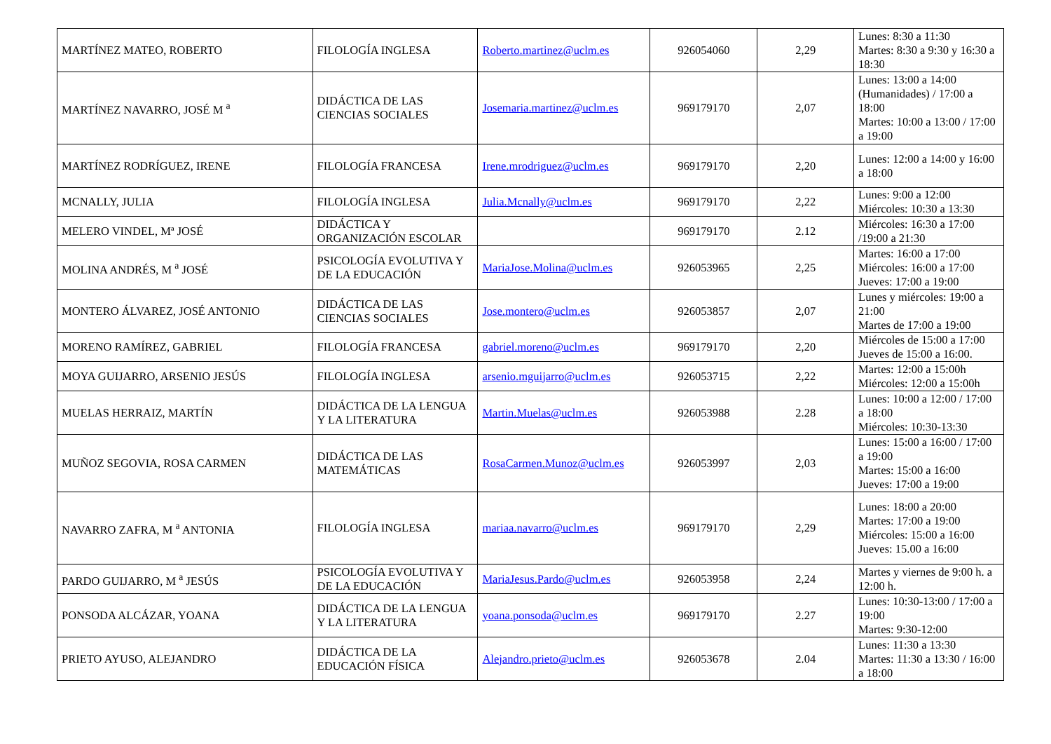| MARTÍNEZ MATEO, ROBERTO | FILOLOGÍA INGLESA | Roberto.martinez@uclm.es | 926054060 | 2,29 | Lunes: 8:30 a 11:30 Martes: 8:30 a 9:30 y 16:30 a 18:30 |
| MARTÍNEZ NAVARRO, JOSÉ M <sup>a</sup> | DIDÁCTICA DE LAS CIENCIAS SOCIALES | Josemaria.martinez@uclm.es | 969179170 | 2,07 | Lunes: 13:00 a 14:00 (Humanidades) / 17:00 a 18:00 Martes: 10:00 a 13:00 / 17:00 a 19:00 |
| MARTÍNEZ RODRÍGUEZ, IRENE | FILOLOGÍA FRANCESA | Irene.mrodriguez@uclm.es | 969179170 | 2,20 | Lunes: 12:00 a 14:00 y 16:00 a 18:00 |
| MCNALLY, JULIA | FILOLOGÍA INGLESA | Julia.Mcnally@uclm.es | 969179170 | 2,22 | Lunes: 9:00 a 12:00 Miércoles: 10:30 a 13:30 |
| MELERO VINDEL, Mª JOSÉ | DIDÁCTICA Y ORGANIZACIÓN ESCOLAR | | 969179170 | 2.12 | Miércoles: 16:30 a 17:00 /19:00 a 21:30 |
| MOLINA ANDRÉS, M <sup>a</sup> JOSÉ | PSICOLOGÍA EVOLUTIVA Y DE LA EDUCACIÓN | MariaJose.Molina@uclm.es | 926053965 | 2,25 | Martes: 16:00 a 17:00 Miércoles: 16:00 a 17:00 Jueves: 17:00 a 19:00 |
| MONTERO ÁLVAREZ, JOSÉ ANTONIO | DIDÁCTICA DE LAS CIENCIAS SOCIALES | Jose.montero@uclm.es | 926053857 | 2,07 | Lunes y miércoles: 19:00 a 21:00 Martes de 17:00 a 19:00 |
| MORENO RAMÍREZ, GABRIEL | FILOLOGÍA FRANCESA | gabriel.moreno@uclm.es | 969179170 | 2,20 | Miércoles de 15:00 a 17:00 Jueves de 15:00 a 16:00. |
| MOYA GUIJARRO, ARSENIO JESÚS | FILOLOGÍA INGLESA | arsenio.mguijarro@uclm.es | 926053715 | 2,22 | Martes: 12:00 a 15:00h Miércoles: 12:00 a 15:00h |
| MUELAS HERRAIZ, MARTÍN | DIDÁCTICA DE LA LENGUA Y LA LITERATURA | Martin.Muelas@uclm.es | 926053988 | 2.28 | Lunes: 10:00 a 12:00 / 17:00 a 18:00 Miércoles: 10:30-13:30 |
| MUÑOZ SEGOVIA, ROSA CARMEN | DIDÁCTICA DE LAS MATEMÁTICAS | RosaCarmen.Munoz@uclm.es | 926053997 | 2,03 | Lunes: 15:00 a 16:00 / 17:00 a 19:00 Martes: 15:00 a 16:00 Jueves: 17:00 a 19:00 |
| NAVARRO ZAFRA, M <sup>a</sup> ANTONIA | FILOLOGÍA INGLESA | mariaa.navarro@uclm.es | 969179170 | 2,29 | Lunes: 18:00 a 20:00 Martes: 17:00 a 19:00 Miércoles: 15:00 a 16:00 Jueves: 15.00 a 16:00 |
| PARDO GUIJARRO, M <sup>a</sup> JESÚS | PSICOLOGÍA EVOLUTIVA Y DE LA EDUCACIÓN | MariaJesus.Pardo@uclm.es | 926053958 | 2,24 | Martes y viernes de 9:00 h. a 12:00 h. |
| PONSODA ALCÁZAR, YOANA | DIDÁCTICA DE LA LENGUA Y LA LITERATURA | yoana.ponsoda@uclm.es | 969179170 | 2.27 | Lunes: 10:30-13:00 / 17:00 a 19:00 Martes: 9:30-12:00 |
| PRIETO AYUSO, ALEJANDRO | DIDÁCTICA DE LA EDUCACIÓN FÍSICA | Alejandro.prieto@uclm.es | 926053678 | 2.04 | Lunes: 11:30 a 13:30 Martes: 11:30 a 13:30 / 16:00 a 18:00 |